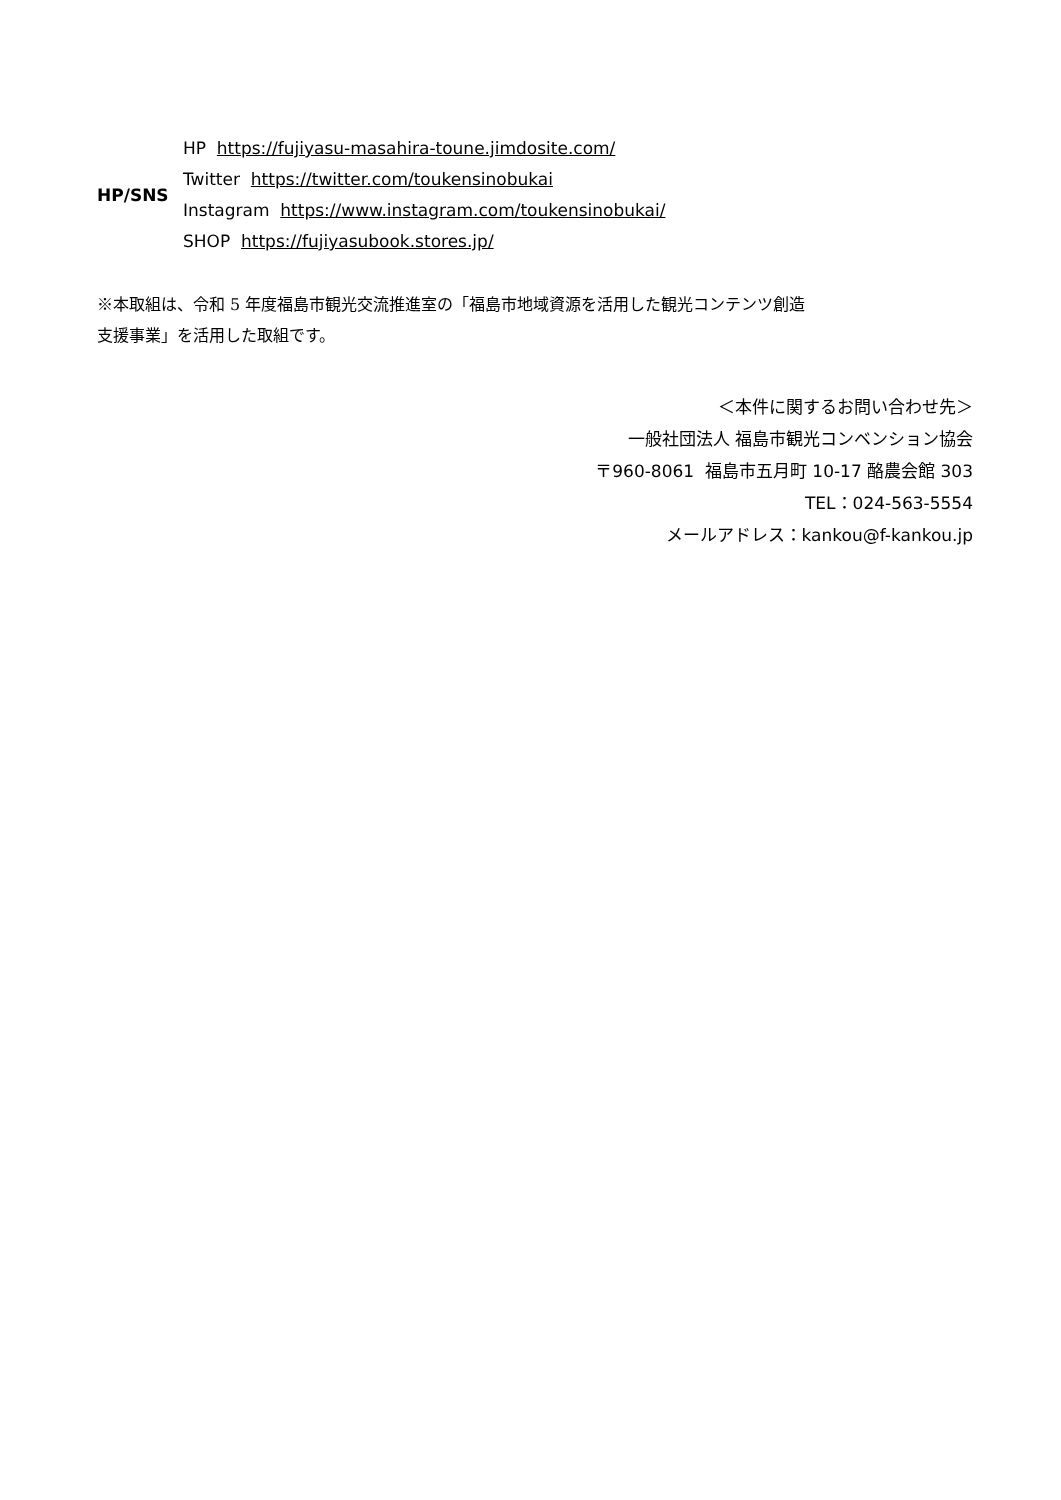| HP/SNS | HP https://fujiyasu-masahira-toune.jimdosite.com/ |
| | Twitter https://twitter.com/toukensinobukai |
| | Instagram https://www.instagram.com/toukensinobukai/ |
| | SHOP https://fujiyasubook.stores.jp/ |
※本取組は、令和 5 年度福島市観光交流推進室の「福島市地域資源を活用した観光コンテンツ創造
支援事業」を活用した取組です。
＜本件に関するお問い合わせ先＞
一般社団法人 福島市観光コンベンション協会
〒960-8061 福島市五月町 10-17 酪農会館 303
TEL：024-563-5554
メールアドレス：kankou@f-kankou.jp